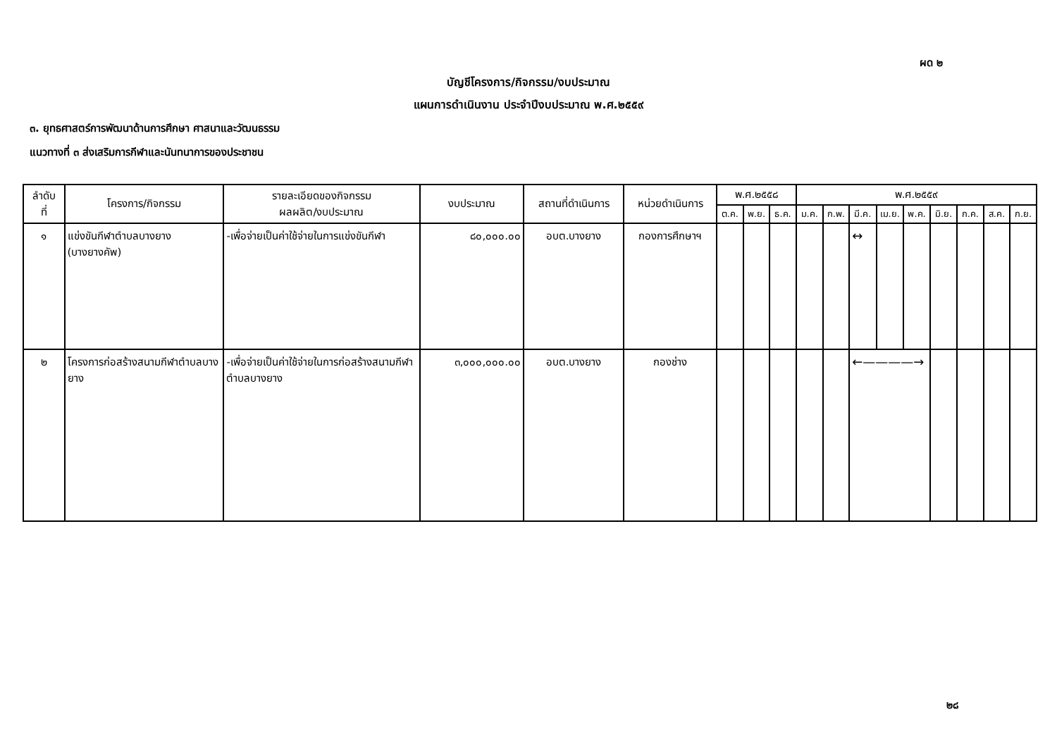ผด ๒
บัญชีโครงการ/กิจกรรม/งบประมาณ
แผนการดำเนินงาน ประจำปีงบประมาณ พ.ศ.๒๕๕๙
๓. ยุทธศาสตร์การพัฒนาด้านการศึกษา ศาสนาและวัฒนธรรม
แนวทางที่ ๓ ส่งเสริมการกีฬาและนันทนาการของประชาชน
| ลำดับ ที่ | โครงการ/กิจกรรม | รายละเอียดของกิจกรรม ผลผลิต/งบประมาณ | งบประมาณ | สถานที่ดำเนินการ | หน่วยดำเนินการ | พ.ศ.๒๕๕๘ | | | พ.ศ.๒๕๕๙ | | | | | | | | |
| --- | --- | --- | --- | --- | --- | --- | --- | --- | --- | --- | --- | --- | --- | --- | --- | --- | --- |
| | | | | | | ต.ค. | พ.ย. | ธ.ค. | ม.ค. | ก.พ. | มี.ค. | เม.ย. | พ.ค. | มิ.ย. | ก.ค. | ส.ค. | ก.ย. |
| ๑ | แข่งขันกีฬาตำบลบางยาง (บางยางคัพ) | -เพื่อจ่ายเป็นค่าใช้จ่ายในการแข่งขันกีฬา | ๘๐,๐๐๐.๐๐ | อบต.บางยาง | กองการศึกษาฯ | | | | | | ↔ | | | | | | |
| ๒ | โครงการก่อสร้างสนามกีฬาตำบลบางยาง | -เพื่อจ่ายเป็นค่าใช้จ่ายในการก่อสร้างสนามกีฬาตำบลบางยาง | ๓,๐๐๐,๐๐๐.๐๐ | อบต.บางยาง | กองช่าง | | | | | | ←————→ | | | | | | |
๒๘